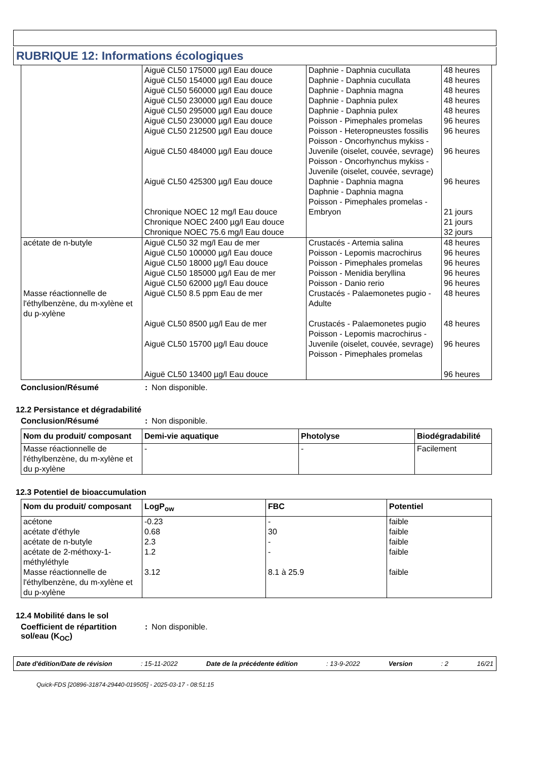RUBRIQUE 12: Informations écologiques
| | Aiguë CL50 175000 µg/l Eau douce Aiguë CL50 154000 µg/l Eau douce Aiguë CL50 560000 µg/l Eau douce Aiguë CL50 230000 µg/l Eau douce Aiguë CL50 295000 µg/l Eau douce Aiguë CL50 230000 µg/l Eau douce Aiguë CL50 212500 µg/l Eau douce Aiguë CL50 484000 µg/l Eau douce Aiguë CL50 425300 µg/l Eau douce Chronique NOEC 12 mg/l Eau douce Chronique NOEC 2400 µg/l Eau douce Chronique NOEC 75.6 mg/l Eau douce | Daphnie - Daphnia cucullata Daphnie - Daphnia cucullata Daphnie - Daphnia magna Daphnie - Daphnia pulex Daphnie - Daphnia pulex Poisson - Pimephales promelas Poisson - Heteropneustes fossilis Poisson - Oncorhynchus mykiss - Juvenile (oiselet, couvée, sevrage) Poisson - Oncorhynchus mykiss - Juvenile (oiselet, couvée, sevrage) Daphnie - Daphnia magna Daphnie - Daphnia magna Poisson - Pimephales promelas - Embryon | 48 heures 48 heures 48 heures 48 heures 48 heures 96 heures 96 heures 96 heures 96 heures 21 jours 21 jours 32 jours |
| acétate de n-butyle | Aiguë CL50 32 mg/l Eau de mer Aiguë CL50 100000 µg/l Eau douce Aiguë CL50 18000 µg/l Eau douce Aiguë CL50 185000 µg/l Eau de mer Aiguë CL50 62000 µg/l Eau douce | Crustacés - Artemia salina Poisson - Lepomis macrochirus Poisson - Pimephales promelas Poisson - Menidia beryllina Poisson - Danio rerio | 48 heures 96 heures 96 heures 96 heures 96 heures |
| Masse réactionnelle de l'éthylbenzène, du m-xylène et du p-xylène | Aiguë CL50 8.5 ppm Eau de mer Aiguë CL50 8500 µg/l Eau de mer Aiguë CL50 15700 µg/l Eau douce Aiguë CL50 13400 µg/l Eau douce | Crustacés - Palaemonetes pugio - Adulte Crustacés - Palaemonetes pugio Poisson - Lepomis macrochirus - Juvenile (oiselet, couvée, sevrage) Poisson - Pimephales promelas | 48 heures 48 heures 96 heures 96 heures |
Conclusion/Résumé: Non disponible.
12.2 Persistance et dégradabilité
Conclusion/Résumé: Non disponible.
| Nom du produit/ composant | Demi-vie aquatique | Photolyse | Biodégradabilité |
| --- | --- | --- | --- |
| Masse réactionnelle de l'éthylbenzène, du m-xylène et du p-xylène | - | - | Facilement |
12.3 Potentiel de bioaccumulation
| Nom du produit/ composant | LogP<sub>ow</sub> | FBC | Potentiel |
| --- | --- | --- | --- |
| acétone acétate d'éthyle acétate de n-butyle acétate de 2-méthoxy-1-méthyléthyle Masse réactionnelle de l'éthylbenzène, du m-xylène et du p-xylène | -0.23 0.68 2.3 1.2 3.12 | - 30 - - 8.1 à 25.9 | faible faible faible faible faible |
12.4 Mobilité dans le sol
Coefficient de répartition sol/eau (K<sub>OC</sub>): Non disponible.
Date d'édition/Date de révision: 15-11-2022 Date de la précédente édition: 13-9-2022 Version: 2 16/21
Quick-FDS [20896-31874-29440-019505] - 2025-03-17 - 08:51:15